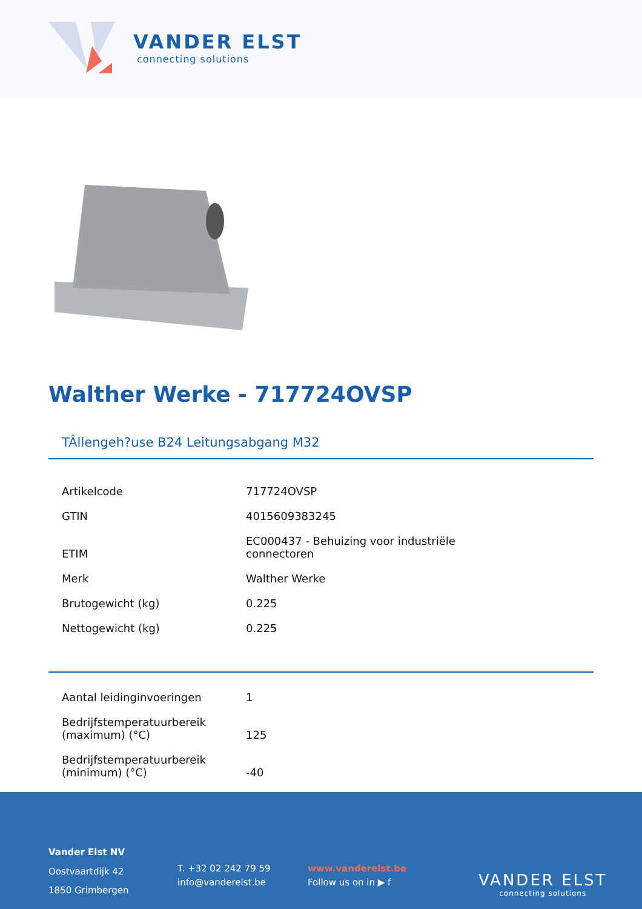VANDER ELST
connecting solutions
Walther Werke - 717724OVSP
TÂllengeh?use B24 Leitungsabgang M32
| Artikelcode | 717724OVSP |
| GTIN | 4015609383245 |
| ETIM | EC000437 - Behuizing voor industriële connectoren |
| Merk | Walther Werke |
| Brutogewicht (kg) | 0.225 |
| Nettogewicht (kg) | 0.225 |
| Aantal leidinginvoeringen | 1 |
| Bedrijfstemperatuurbereik (maximum) (°C) | 125 |
| Bedrijfstemperatuurbereik (minimum) (°C) | -40 |
Vander Elst NV
Oostvaartdijk 42
1850 Grimbergen
T. +32 02 242 79 59
info@vanderelst.be
www.vanderelst.be
Follow us on in ▶ f
VANDER ELST
connecting solutions